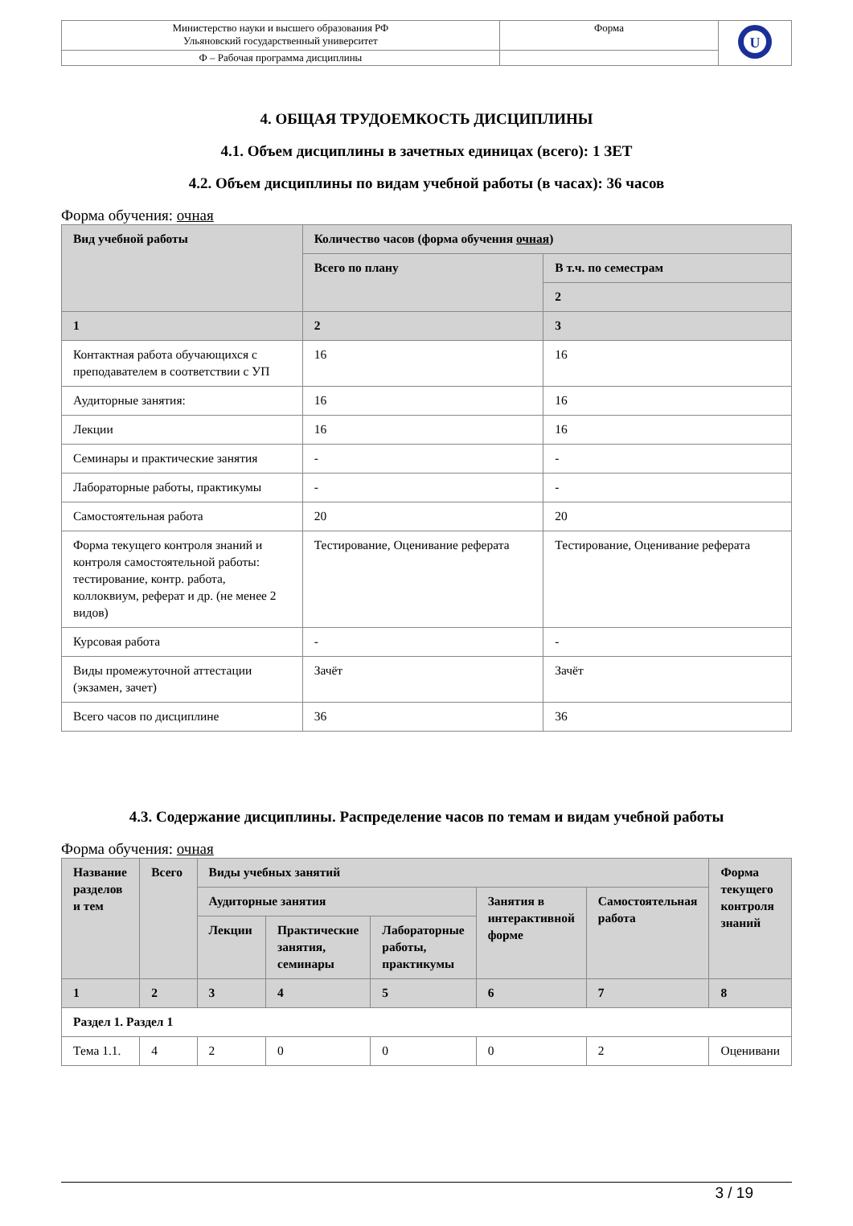| Министерство науки и высшего образования РФ Ульяновский государственный университет | Форма | U |
| Ф – Рабочая программа дисциплины | | |
4. ОБЩАЯ ТРУДОЕМКОСТЬ ДИСЦИПЛИНЫ
4.1. Объем дисциплины в зачетных единицах (всего): 1 ЗЕТ
4.2. Объем дисциплины по видам учебной работы (в часах): 36 часов
Форма обучения: очная
| Вид учебной работы | Количество часов (форма обучения очная ) | |
| --- | --- | --- |
| | Всего по плану | В т.ч. по семестрам |
| | | 2 |
| 1 | 2 | 3 |
| Контактная работа обучающихся с преподавателем в соответствии с УП | 16 | 16 |
| Аудиторные занятия: | 16 | 16 |
| Лекции | 16 | 16 |
| Семинары и практические занятия | - | - |
| Лабораторные работы, практикумы | - | - |
| Самостоятельная работа | 20 | 20 |
| Форма текущего контроля знаний и контроля самостоятельной работы: тестирование, контр. работа, коллоквиум, реферат и др. (не менее 2 видов) | Тестирование, Оценивание реферата | Тестирование, Оценивание реферата |
| Курсовая работа | - | - |
| Виды промежуточной аттестации (экзамен, зачет) | Зачёт | Зачёт |
| Всего часов по дисциплине | 36 | 36 |
4.3. Содержание дисциплины. Распределение часов по темам и видам учебной работы
Форма обучения: очная
| Название разделов и тем | Всего | Виды учебных занятий | | | | | Форма текущего контроля знаний |
| --- | --- | --- | --- | --- | --- | --- | --- |
| | | Аудиторные занятия | | | Занятия в интерактивной форме | Самостоятельная работа | |
| | | Лекции | Практические занятия, семинары | Лабораторные работы, практикумы | | | |
| 1 | 2 | 3 | 4 | 5 | 6 | 7 | 8 |
| Раздел 1. Раздел 1 | | | | | | | |
| Тема 1.1. | 4 | 2 | 0 | 0 | 0 | 2 | Оценивани |
3 / 19